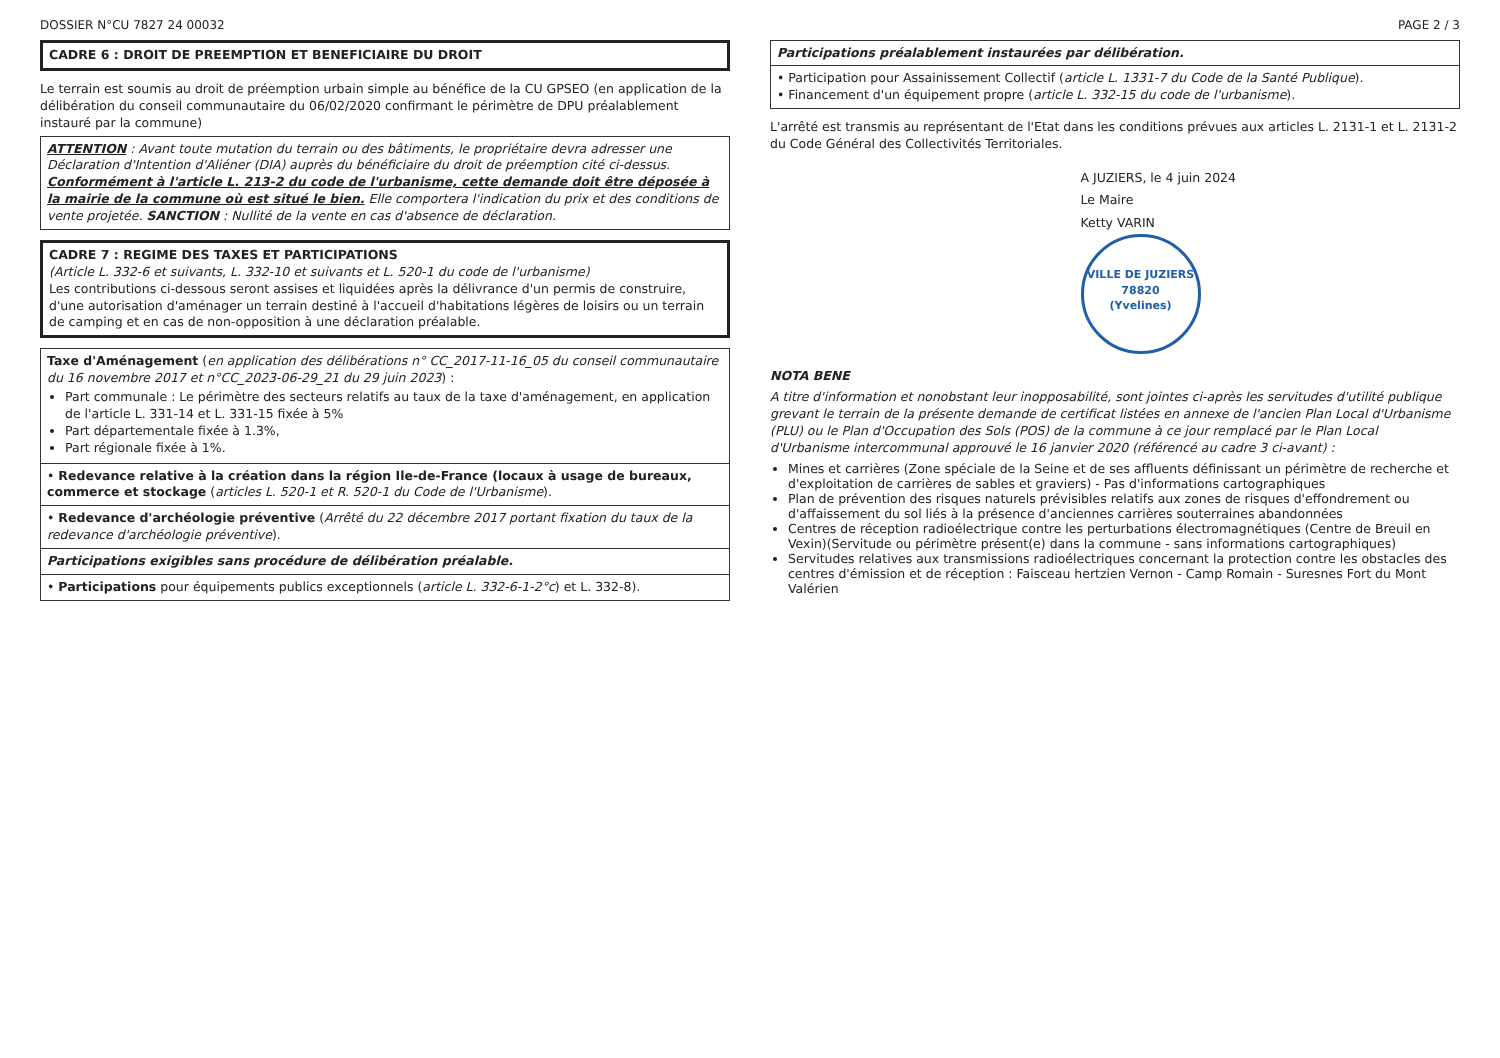DOSSIER N°CU 7827 24 00032 PAGE 2 / 3
| CADRE 6 : DROIT DE PREEMPTION ET BENEFICIAIRE DU DROIT |
Le terrain est soumis au droit de préemption urbain simple au bénéfice de la CU GPSEO (en application de la délibération du conseil communautaire du 06/02/2020 confirmant le périmètre de DPU préalablement instauré par la commune)
| ATTENTION : Avant toute mutation du terrain ou des bâtiments, le propriétaire devra adresser une Déclaration d'Intention d'Aliéner (DIA) auprès du bénéficiaire du droit de préemption cité ci-dessus. Conformément à l'article L. 213-2 du code de l'urbanisme, cette demande doit être déposée à la mairie de la commune où est situé le bien. Elle comportera l'indication du prix et des conditions de vente projetée. SANCTION : Nullité de la vente en cas d'absence de déclaration. |
| CADRE 7 : REGIME DES TAXES ET PARTICIPATIONS (Article L. 332-6 et suivants, L. 332-10 et suivants et L. 520-1 du code de l'urbanisme) Les contributions ci-dessous seront assises et liquidées après la délivrance d'un permis de construire, d'une autorisation d'aménager un terrain destiné à l'accueil d'habitations légères de loisirs ou un terrain de camping et en cas de non-opposition à une déclaration préalable. |
| Taxe d'Aménagement ( en application des délibérations n° CC_2017-11-16_05 du conseil communautaire du 16 novembre 2017 et n°CC_2023-06-29_21 du 29 juin 2023 ) : Part communale : Le périmètre des secteurs relatifs au taux de la taxe d'aménagement, en application de l'article L. 331-14 et L. 331-15 fixée à 5% Part départementale fixée à 1.3%, Part régionale fixée à 1%. |
| • Redevance relative à la création dans la région Ile-de-France (locaux à usage de bureaux, commerce et stockage ( articles L. 520-1 et R. 520-1 du Code de l'Urbanisme ). |
| • Redevance d'archéologie préventive ( Arrêté du 22 décembre 2017 portant fixation du taux de la redevance d'archéologie préventive ). |
| Participations exigibles sans procédure de délibération préalable. |
| • Participations pour équipements publics exceptionnels ( article L. 332-6-1-2°c ) et L. 332-8). |
| Participations préalablement instaurées par délibération. |
| • Participation pour Assainissement Collectif ( article L. 1331-7 du Code de la Santé Publique ). • Financement d'un équipement propre ( article L. 332-15 du code de l'urbanisme ). |
L'arrêté est transmis au représentant de l'Etat dans les conditions prévues aux articles L. 2131-1 et L. 2131-2 du Code Général des Collectivités Territoriales.
A JUZIERS, le 4 juin 2024
Le Maire
Ketty VARIN
VILLE DE JUZIERS
78820
(Yvelines)
NOTA BENE
A titre d'information et nonobstant leur inopposabilité, sont jointes ci-après les servitudes d'utilité publique grevant le terrain de la présente demande de certificat listées en annexe de l'ancien Plan Local d'Urbanisme (PLU) ou le Plan d'Occupation des Sols (POS) de la commune à ce jour remplacé par le Plan Local d'Urbanisme intercommunal approuvé le 16 janvier 2020 (référencé au cadre 3 ci-avant) :
Mines et carrières (Zone spéciale de la Seine et de ses affluents définissant un périmètre de recherche et d'exploitation de carrières de sables et graviers) - Pas d'informations cartographiques
Plan de prévention des risques naturels prévisibles relatifs aux zones de risques d'effondrement ou d'affaissement du sol liés à la présence d'anciennes carrières souterraines abandonnées
Centres de réception radioélectrique contre les perturbations électromagnétiques (Centre de Breuil en Vexin)(Servitude ou périmètre présent(e) dans la commune - sans informations cartographiques)
Servitudes relatives aux transmissions radioélectriques concernant la protection contre les obstacles des centres d'émission et de réception : Faisceau hertzien Vernon - Camp Romain - Suresnes Fort du Mont Valérien